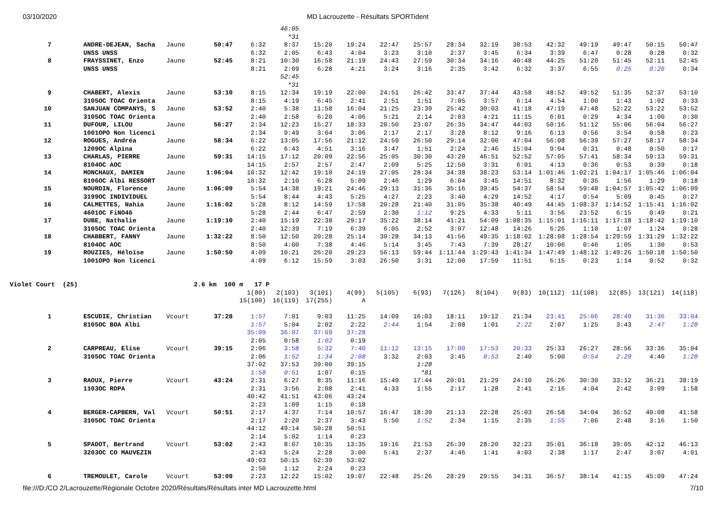03/10/2020 MD Lacrouzette - Résultats SPORTident
| | | | | | 46:05 | | | | | | | | | | | | |
| | | | | | *31 | | | | | | | | | | | | |
| 7 | ANDRE-DEJEAN, Sacha | Jaune | 50:47 | 6:32 | 8:37 | 15:20 | 19:24 | 22:47 | 25:57 | 28:34 | 32:19 | 38:53 | 42:32 | 49:19 | 49:47 | 50:15 | 50:47 |
| | UNSS UNSS | | | 6:32 | 2:05 | 6:43 | 4:04 | 3:23 | 3:10 | 2:37 | 3:45 | 6:34 | 3:39 | 6:47 | 0:28 | 0:28 | 0:32 |
| 8 | FRAYSSINET, Enzo | Jaune | 52:45 | 8:21 | 10:30 | 16:58 | 21:19 | 24:43 | 27:59 | 30:34 | 34:16 | 40:48 | 44:25 | 51:20 | 51:45 | 52:11 | 52:45 |
| | UNSS UNSS | | | 8:21 | 2:09 | 6:28 | 4:21 | 3:24 | 3:16 | 2:35 | 3:42 | 6:32 | 3:37 | 6:55 | 0:25 | 0:26 | 0:34 |
| | | | | | 52:45 | | | | | | | | | | | | |
| | | | | | *31 | | | | | | | | | | | | |
| 9 | CHABERT, Alexis | Jaune | 53:10 | 8:15 | 12:34 | 19:19 | 22:00 | 24:51 | 26:42 | 33:47 | 37:44 | 43:58 | 48:52 | 49:52 | 51:35 | 52:37 | 53:10 |
| | 3105OC TOAC Orienta | | | 8:15 | 4:19 | 6:45 | 2:41 | 2:51 | 1:51 | 7:05 | 3:57 | 6:14 | 4:54 | 1:00 | 1:43 | 1:02 | 0:33 |
| 10 | SANJUAN COMPANYS, S | Jaune | 53:52 | 2:40 | 5:38 | 11:58 | 16:04 | 21:25 | 23:39 | 25:42 | 30:03 | 41:18 | 47:19 | 47:48 | 52:22 | 53:22 | 53:52 |
| | 3105OC TOAC Orienta | | | 2:40 | 2:58 | 6:20 | 4:06 | 5:21 | 2:14 | 2:03 | 4:21 | 11:15 | 6:01 | 0:29 | 4:34 | 1:00 | 0:30 |
| 11 | DUFOUR, LILOU | Jaune | 56:27 | 2:34 | 12:23 | 15:27 | 18:33 | 20:50 | 23:07 | 26:35 | 34:47 | 44:03 | 50:16 | 51:12 | 55:06 | 56:04 | 56:27 |
| | 1001OPO Non licenci | | | 2:34 | 9:49 | 3:04 | 3:06 | 2:17 | 2:17 | 3:28 | 8:12 | 9:16 | 6:13 | 0:56 | 3:54 | 0:58 | 0:23 |
| 12 | ROGUES, Andréa | Jaune | 58:34 | 6:22 | 13:05 | 17:56 | 21:12 | 24:59 | 26:50 | 29:14 | 32:00 | 47:04 | 56:08 | 56:39 | 57:27 | 58:17 | 58:34 |
| | 1209OC Alpina | | | 6:22 | 6:43 | 4:51 | 3:16 | 3:47 | 1:51 | 2:24 | 2:46 | 15:04 | 9:04 | 0:31 | 0:48 | 0:50 | 0:17 |
| 13 | CHARLAS, PIERRE | Jaune | 59:31 | 14:15 | 17:12 | 20:09 | 22:56 | 25:05 | 30:30 | 43:20 | 46:51 | 52:52 | 57:05 | 57:41 | 58:34 | 59:13 | 59:31 |
| | 8104OC AOC | | | 14:15 | 2:57 | 2:57 | 2:47 | 2:09 | 5:25 | 12:50 | 3:31 | 6:01 | 4:13 | 0:36 | 0:53 | 0:39 | 0:18 |
| 14 | MONCHAUX, DAMIEN | Jaune | 1:06:04 | 10:32 | 12:42 | 19:10 | 24:19 | 27:05 | 28:34 | 34:38 | 38:23 | 53:14 | 1:01:46 | 1:02:21 | 1:04:17 | 1:05:46 | 1:06:04 |
| | 8106OC Albi RESSORT | | | 10:32 | 2:10 | 6:28 | 5:09 | 2:46 | 1:29 | 6:04 | 3:45 | 14:51 | 8:32 | 0:35 | 1:56 | 1:29 | 0:18 |
| 15 | NOURDIN, Florence | Jaune | 1:06:09 | 5:54 | 14:38 | 19:21 | 24:46 | 29:13 | 31:36 | 35:16 | 39:45 | 54:37 | 58:54 | 59:48 | 1:04:57 | 1:05:42 | 1:06:09 |
| | 3199OC INDIVIDUEL | | | 5:54 | 8:44 | 4:43 | 5:25 | 4:27 | 2:23 | 3:40 | 4:29 | 14:52 | 4:17 | 0:54 | 5:09 | 0:45 | 0:27 |
| 16 | CALMETTES, Nahia | Jaune | 1:16:02 | 5:28 | 8:12 | 14:59 | 17:58 | 20:28 | 21:40 | 31:05 | 35:38 | 40:49 | 44:45 | 1:08:37 | 1:14:52 | 1:15:41 | 1:16:02 |
| | 4601OC FiNO46 | | | 5:28 | 2:44 | 6:47 | 2:59 | 2:30 | 1:12 | 9:25 | 4:33 | 5:11 | 3:56 | 23:52 | 6:15 | 0:49 | 0:21 |
| 17 | DUBE, Nathalie | Jaune | 1:19:10 | 2:40 | 15:19 | 22:38 | 29:17 | 35:22 | 38:14 | 41:21 | 54:09 | 1:08:35 | 1:15:01 | 1:16:11 | 1:17:18 | 1:18:42 | 1:19:10 |
| | 3105OC TOAC Orienta | | | 2:40 | 12:39 | 7:19 | 6:39 | 6:05 | 2:52 | 3:07 | 12:48 | 14:26 | 6:26 | 1:10 | 1:07 | 1:24 | 0:28 |
| 18 | CHABBERT, FANNY | Jaune | 1:32:22 | 8:50 | 12:50 | 20:28 | 25:14 | 30:28 | 34:13 | 41:56 | 49:35 | 1:18:02 | 1:28:08 | 1:28:54 | 1:29:59 | 1:31:29 | 1:32:22 |
| | 8104OC AOC | | | 8:50 | 4:00 | 7:38 | 4:46 | 5:14 | 3:45 | 7:43 | 7:39 | 28:27 | 10:06 | 0:46 | 1:05 | 1:30 | 0:53 |
| 19 | ROUZIES, Héloïse | Jaune | 1:50:50 | 4:09 | 10:21 | 26:20 | 29:23 | 56:13 | 59:44 | 1:11:44 | 1:29:43 | 1:41:34 | 1:47:49 | 1:48:12 | 1:49:26 | 1:50:18 | 1:50:50 |
| | 1001OPO Non licenci | | | 4:09 | 6:12 | 15:59 | 3:03 | 26:50 | 3:31 | 12:00 | 17:59 | 11:51 | 6:15 | 0:23 | 1:14 | 0:52 | 0:32 |
| Violet Court (25) | | | 2.6 km 100 m 17 P | | | | | | | | | | | | | | |
| | | | | 1(80) | 2(103) | 3(101) | 4(99) | 5(105) | 6(93) | 7(126) | 8(104) | 9(83) | 10(112) | 11(108) | 12(85) | 13(121) | 14(118) |
| | | | | 15(100) | 16(119) | 17(255) | A | | | | | | | | | | |
| 1 | ESCUDIE, Christian | Vcourt | 37:28 | 1:57 | 7:01 | 9:03 | 11:25 | 14:09 | 16:03 | 18:11 | 19:12 | 21:34 | 23:41 | 25:06 | 28:49 | 31:36 | 33:04 |
| | 8105OC BOA Albi | | | 1:57 | 5:04 | 2:02 | 2:22 | 2:44 | 1:54 | 2:08 | 1:01 | 2:22 | 2:07 | 1:25 | 3:43 | 2:47 | 1:28 |
| | | | | 35:09 | 36:07 | 37:09 | 37:28 | | | | | | | | | | |
| | | | | 2:05 | 0:58 | 1:02 | 0:19 | | | | | | | | | | |
| 2 | CARPREAU, Elise | Vcourt | 39:15 | 2:06 | 3:58 | 5:32 | 7:40 | 11:12 | 13:15 | 17:00 | 17:53 | 20:33 | 25:33 | 26:27 | 28:56 | 33:36 | 35:04 |
| | 3105OC TOAC Orienta | | | 2:06 | 1:52 | 1:34 | 2:08 | 3:32 | 2:03 | 3:45 | 0:53 | 2:40 | 5:00 | 0:54 | 2:29 | 4:40 | 1:28 |
| | | | | 37:02 | 37:53 | 39:00 | 39:15 | | 1:28 | | | | | | | | |
| | | | | 1:58 | 0:51 | 1:07 | 0:15 | | *81 | | | | | | | | |
| 3 | RAOUX, Pierre | Vcourt | 43:24 | 2:31 | 6:27 | 8:35 | 11:16 | 15:49 | 17:44 | 20:01 | 21:29 | 24:10 | 26:26 | 30:30 | 33:12 | 36:21 | 38:19 |
| | 1103OC RDPA | | | 2:31 | 3:56 | 2:08 | 2:41 | 4:33 | 1:55 | 2:17 | 1:28 | 2:41 | 2:16 | 4:04 | 2:42 | 3:09 | 1:58 |
| | | | | 40:42 | 41:51 | 43:06 | 43:24 | | | | | | | | | | |
| | | | | 2:23 | 1:09 | 1:15 | 0:18 | | | | | | | | | | |
| 4 | BERGER-CAPBERN, Val | Vcourt | 50:51 | 2:17 | 4:37 | 7:14 | 10:57 | 16:47 | 18:39 | 21:13 | 22:28 | 25:03 | 26:58 | 34:04 | 36:52 | 40:08 | 41:58 |
| | 3105OC TOAC Orienta | | | 2:17 | 2:20 | 2:37 | 3:43 | 5:50 | 1:52 | 2:34 | 1:15 | 2:35 | 1:55 | 7:06 | 2:48 | 3:16 | 1:50 |
| | | | | 44:12 | 49:14 | 50:28 | 50:51 | | | | | | | | | | |
| | | | | 2:14 | 5:02 | 1:14 | 0:23 | | | | | | | | | | |
| 5 | SPADOT, Bertrand | Vcourt | 53:02 | 2:43 | 8:07 | 10:35 | 13:35 | 19:16 | 21:53 | 26:39 | 28:20 | 32:23 | 35:01 | 36:18 | 39:05 | 42:12 | 46:13 |
| | 3203OC CO MAUVEZIN | | | 2:43 | 5:24 | 2:28 | 3:00 | 5:41 | 2:37 | 4:46 | 1:41 | 4:03 | 2:38 | 1:17 | 2:47 | 3:07 | 4:01 |
| | | | | 49:03 | 50:15 | 52:39 | 53:02 | | | | | | | | | | |
| | | | | 2:50 | 1:12 | 2:24 | 0:23 | | | | | | | | | | |
| 6 | TREMOULET, Carole | Vcourt | 53:09 | 2:23 | 12:22 | 15:02 | 19:07 | 22:48 | 25:26 | 28:29 | 29:55 | 34:31 | 36:57 | 38:14 | 41:15 | 45:09 | 47:24 |
file:///D:/CO 2/Lacrouzette/Régionale Octobre 2020/Résultats/Résultats inter MD Lacrouzette.html 7/10